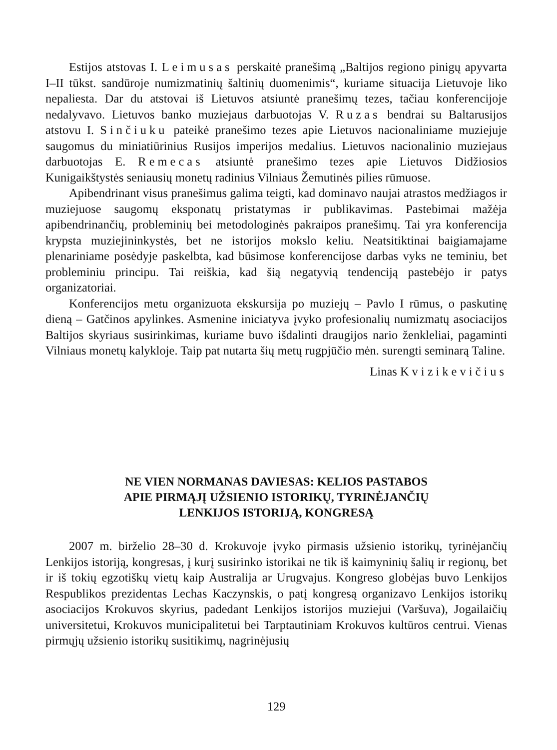Estijos atstovas I. Leimusas perskaitė pranešimą „Baltijos regiono pinigų apyvarta I–II tūkst. sandūroje numizmatinių šaltinių duomenimis“, kuriame situacija Lietuvoje liko nepaliesta. Dar du atstovai iš Lietuvos atsiuntė pranešimų tezes, tačiau konferencijoje nedalyvavo. Lietuvos banko muziejaus darbuotojas V. Ruzas bendrai su Baltarusijos atstovu I. Sinčiuku pateikė pranešimo tezes apie Lietuvos nacionaliniame muziejuje saugomus du miniatiūrinius Rusijos imperijos medalius. Lietuvos nacionalinio muziejaus darbuotojas E. Remecas atsiuntė pranešimo tezes apie Lietuvos Didžiosios Kunigaikštystės seniausių monetų radinius Vilniaus Žemutinės pilies rūmuose.
Apibendrinant visus pranešimus galima teigti, kad dominavo naujai atrastos medžiagos ir muziejuose saugomų eksponatų pristatymas ir publikavimas. Pastebimai mažėja apibendrinančių, probleminių bei metodologinės pakraipos pranešimų. Tai yra konferencija krypsta muziejininkystės, bet ne istorijos mokslo keliu. Neatsitiktinai baigiamajame plenariniame posėdyje paskelbta, kad būsimose konferencijose darbas vyks ne teminiu, bet probleminiu principu. Tai reiškia, kad šią negatyvią tendenciją pastebėjo ir patys organizatoriai.
Konferencijos metu organizuota ekskursija po muziejų – Pavlo I rūmus, o paskutinę dieną – Gatčinos apylinkes. Asmenine iniciatyva įvyko profesionalių numizmatų asociacijos Baltijos skyriaus susirinkimas, kuriame buvo išdalinti draugijos nario ženkleliai, pagaminti Vilniaus monetų kalykloje. Taip pat nutarta šių metų rugpjūčio mėn. surengti seminarą Taline.
Linas Kvizikevičius
NE VIEN NORMANAS DAVIESAS: KELIOS PASTABOS
APIE PIRMĄJĮ UŽSIENIO ISTORIKŲ, TYRINĖJANČIŲ
LENKIJOS ISTORIJĄ, KONGRESĄ
2007 m. birželio 28–30 d. Krokuvoje įvyko pirmasis užsienio istorikų, tyrinėjančių Lenkijos istoriją, kongresas, į kurį susirinko istorikai ne tik iš kaimyninių šalių ir regionų, bet ir iš tokių egzotiškų vietų kaip Australija ar Urugvajus. Kongreso globėjas buvo Lenkijos Respublikos prezidentas Lechas Kaczynskis, o patį kongresą organizavo Lenkijos istorikų asociacijos Krokuvos skyrius, padedant Lenkijos istorijos muziejui (Varšuva), Jogailaičių universitetui, Krokuvos municipalitetui bei Tarptautiniam Krokuvos kultūros centrui. Vienas pirmųjų užsienio istorikų susitikimų, nagrinėjusių
129